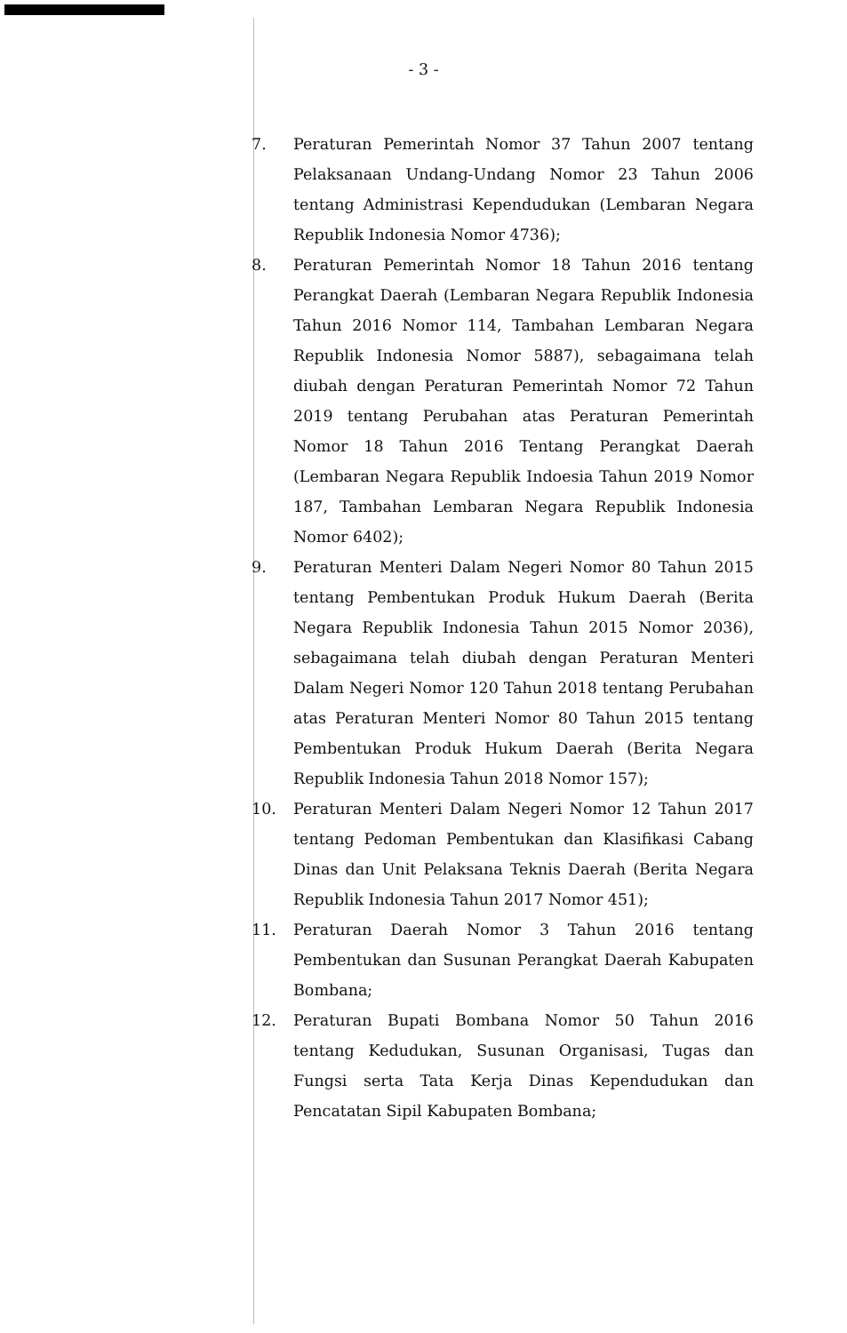- 3 -
7. Peraturan Pemerintah Nomor 37 Tahun 2007 tentang Pelaksanaan Undang-Undang Nomor 23 Tahun 2006 tentang Administrasi Kependudukan (Lembaran Negara Republik Indonesia Nomor 4736);
8. Peraturan Pemerintah Nomor 18 Tahun 2016 tentang Perangkat Daerah (Lembaran Negara Republik Indonesia Tahun 2016 Nomor 114, Tambahan Lembaran Negara Republik Indonesia Nomor 5887), sebagaimana telah diubah dengan Peraturan Pemerintah Nomor 72 Tahun 2019 tentang Perubahan atas Peraturan Pemerintah Nomor 18 Tahun 2016 Tentang Perangkat Daerah (Lembaran Negara Republik Indoesia Tahun 2019 Nomor 187, Tambahan Lembaran Negara Republik Indonesia Nomor 6402);
9. Peraturan Menteri Dalam Negeri Nomor 80 Tahun 2015 tentang Pembentukan Produk Hukum Daerah (Berita Negara Republik Indonesia Tahun 2015 Nomor 2036), sebagaimana telah diubah dengan Peraturan Menteri Dalam Negeri Nomor 120 Tahun 2018 tentang Perubahan atas Peraturan Menteri Nomor 80 Tahun 2015 tentang Pembentukan Produk Hukum Daerah (Berita Negara Republik Indonesia Tahun 2018 Nomor 157);
10. Peraturan Menteri Dalam Negeri Nomor 12 Tahun 2017 tentang Pedoman Pembentukan dan Klasifikasi Cabang Dinas dan Unit Pelaksana Teknis Daerah (Berita Negara Republik Indonesia Tahun 2017 Nomor 451);
11. Peraturan Daerah Nomor 3 Tahun 2016 tentang Pembentukan dan Susunan Perangkat Daerah Kabupaten Bombana;
12. Peraturan Bupati Bombana Nomor 50 Tahun 2016 tentang Kedudukan, Susunan Organisasi, Tugas dan Fungsi serta Tata Kerja Dinas Kependudukan dan Pencatatan Sipil Kabupaten Bombana;